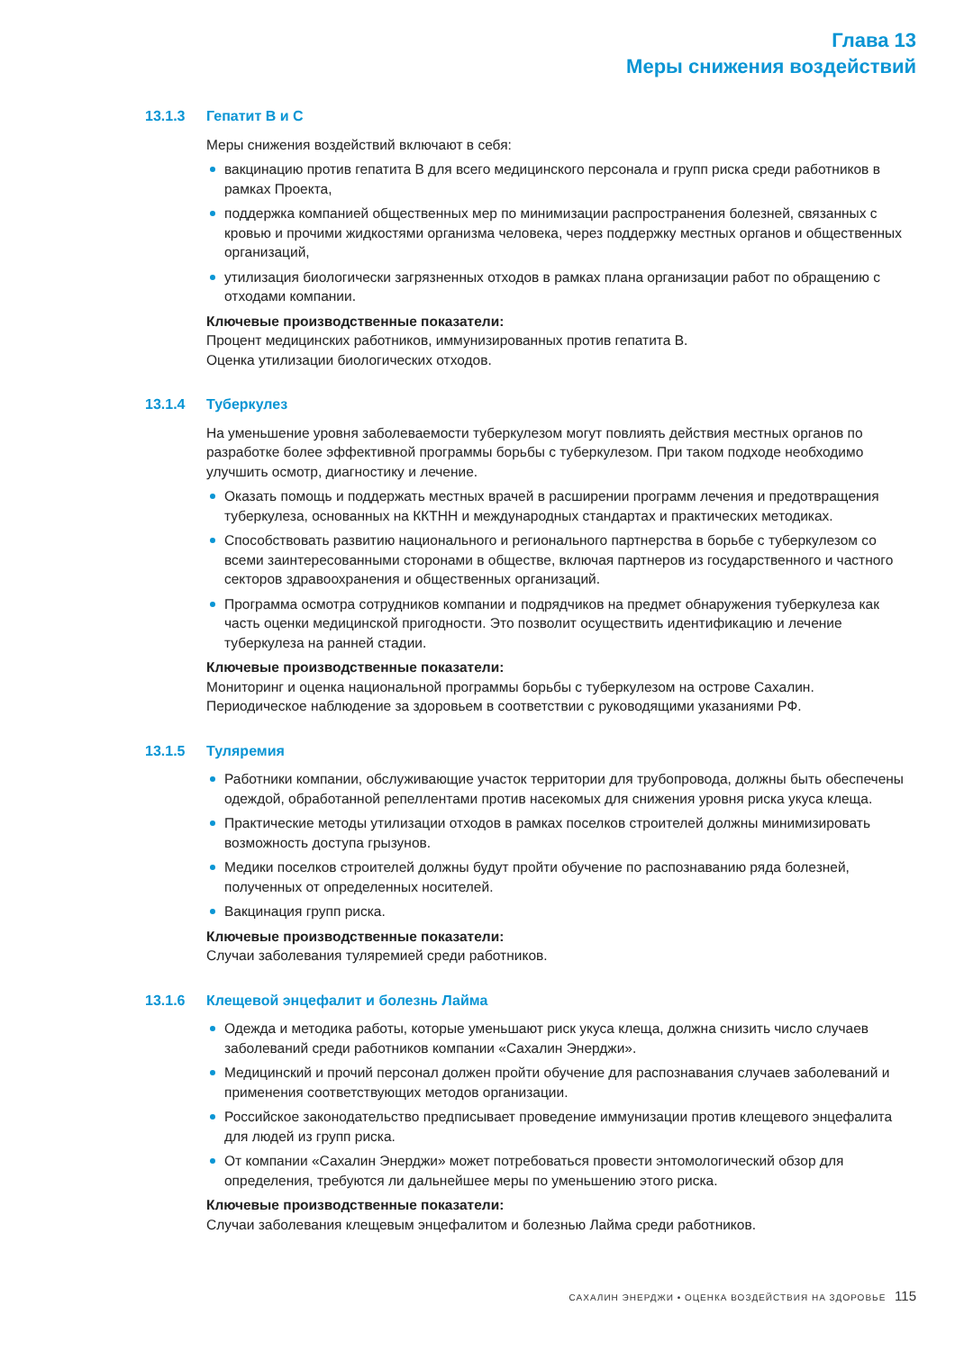Глава 13
Меры снижения воздействий
13.1.3 Гепатит В и С
Меры снижения воздействий включают в себя:
вакцинацию против гепатита В для всего медицинского персонала и групп риска среди работников в рамках Проекта,
поддержка компанией общественных мер по минимизации распространения болезней, связанных с кровью и прочими жидкостями организма человека, через поддержку местных органов и общественных организаций,
утилизация биологически загрязненных отходов в рамках плана организации работ по обращению с отходами компании.
Ключевые производственные показатели:
Процент медицинских работников, иммунизированных против гепатита В.
Оценка утилизации биологических отходов.
13.1.4 Туберкулез
На уменьшение уровня заболеваемости туберкулезом могут повлиять действия местных органов по разработке более эффективной программы борьбы с туберкулезом. При таком подходе необходимо улучшить осмотр, диагностику и лечение.
Оказать помощь и поддержать местных врачей в расширении программ лечения и предотвращения туберкулеза, основанных на ККТНН и международных стандартах и практических методиках.
Способствовать развитию национального и регионального партнерства в борьбе с туберкулезом со всеми заинтересованными сторонами в обществе, включая партнеров из государственного и частного секторов здравоохранения и общественных организаций.
Программа осмотра сотрудников компании и подрядчиков на предмет обнаружения туберкулеза как часть оценки медицинской пригодности. Это позволит осуществить идентификацию и лечение туберкулеза на ранней стадии.
Ключевые производственные показатели:
Мониторинг и оценка национальной программы борьбы с туберкулезом на острове Сахалин.
Периодическое наблюдение за здоровьем в соответствии с руководящими указаниями РФ.
13.1.5 Туляремия
Работники компании, обслуживающие участок территории для трубопровода, должны быть обеспечены одеждой, обработанной репеллентами против насекомых для снижения уровня риска укуса клеща.
Практические методы утилизации отходов в рамках поселков строителей должны минимизировать возможность доступа грызунов.
Медики поселков строителей должны будут пройти обучение по распознаванию ряда болезней, полученных от определенных носителей.
Вакцинация групп риска.
Ключевые производственные показатели:
Случаи заболевания туляремией среди работников.
13.1.6 Клещевой энцефалит и болезнь Лайма
Одежда и методика работы, которые уменьшают риск укуса клеща, должна снизить число случаев заболеваний среди работников компании «Сахалин Энерджи».
Медицинский и прочий персонал должен пройти обучение для распознавания случаев заболеваний и применения соответствующих методов организации.
Российское законодательство предписывает проведение иммунизации против клещевого энцефалита для людей из групп риска.
От компании «Сахалин Энерджи» может потребоваться провести энтомологический обзор для определения, требуются ли дальнейшее меры по уменьшению этого риска.
Ключевые производственные показатели:
Случаи заболевания клещевым энцефалитом и болезнью Лайма среди работников.
САХАЛИН ЭНЕРДЖИ • ОЦЕНКА ВОЗДЕЙСТВИЯ НА ЗДОРОВЬЕ 115